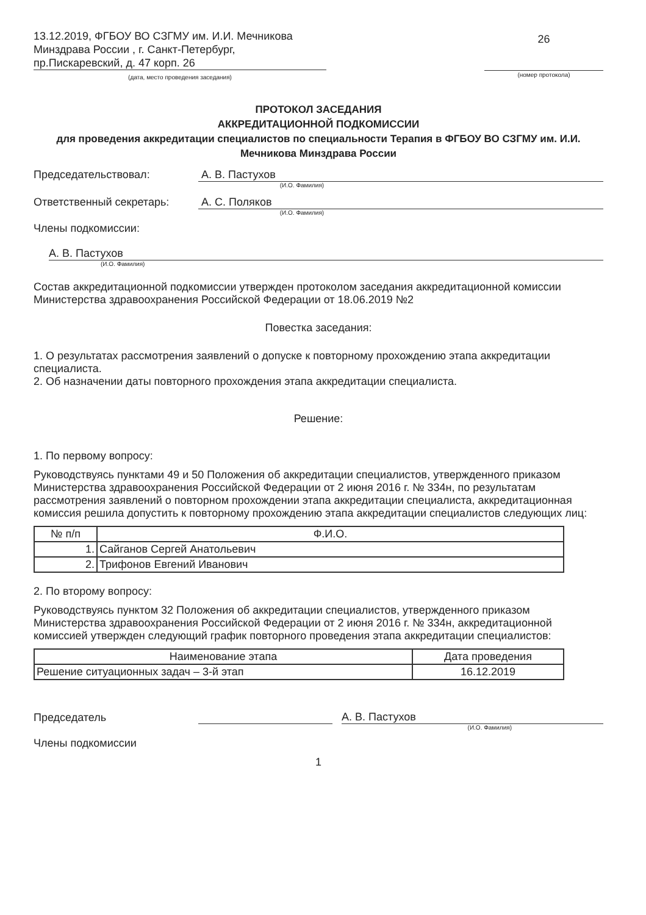13.12.2019, ФГБОУ ВО СЗГМУ им. И.И. Мечникова Минздрава России , г. Санкт-Петербург, пр.Пискаревский, д. 47 корп. 26
(дата, место проведения заседания)
26
(номер протокола)
ПРОТОКОЛ ЗАСЕДАНИЯ
АККРЕДИТАЦИОННОЙ ПОДКОМИССИИ
для проведения аккредитации специалистов по специальности Терапия в ФГБОУ ВО СЗГМУ им. И.И. Мечникова Минздрава России
Председательствовал: А. В. Пастухов
(И.О. Фамилия)
Ответственный секретарь: А. С. Поляков
(И.О. Фамилия)
Члены подкомиссии:
А. В. Пастухов
(И.О. Фамилия)
Состав аккредитационной подкомиссии утвержден протоколом заседания аккредитационной комиссии Министерства здравоохранения Российской Федерации от 18.06.2019 №2
Повестка заседания:
1. О результатах рассмотрения заявлений о допуске к повторному прохождению этапа аккредитации специалиста.
2. Об назначении даты повторного прохождения этапа аккредитации специалиста.
Решение:
1. По первому вопросу:
Руководствуясь пунктами 49 и 50 Положения об аккредитации специалистов, утвержденного приказом Министерства здравоохранения Российской Федерации от 2 июня 2016 г. № 334н, по результатам рассмотрения заявлений о повторном прохождении этапа аккредитации специалиста, аккредитационная комиссия решила допустить к повторному прохождению этапа аккредитации специалистов следующих лиц:
| № п/п | Ф.И.О. |
| --- | --- |
| 1. | Сайганов Сергей Анатольевич |
| 2. | Трифонов Евгений Иванович |
2. По второму вопросу:
Руководствуясь пунктом 32 Положения об аккредитации специалистов, утвержденного приказом Министерства здравоохранения Российской Федерации от 2 июня 2016 г. № 334н, аккредитационной комиссией утвержден следующий график повторного проведения этапа аккредитации специалистов:
| Наименование этапа | Дата проведения |
| --- | --- |
| Решение ситуационных задач – 3-й этап | 16.12.2019 |
Председатель
А. В. Пастухов
(И.О. Фамилия)
Члены подкомиссии
1